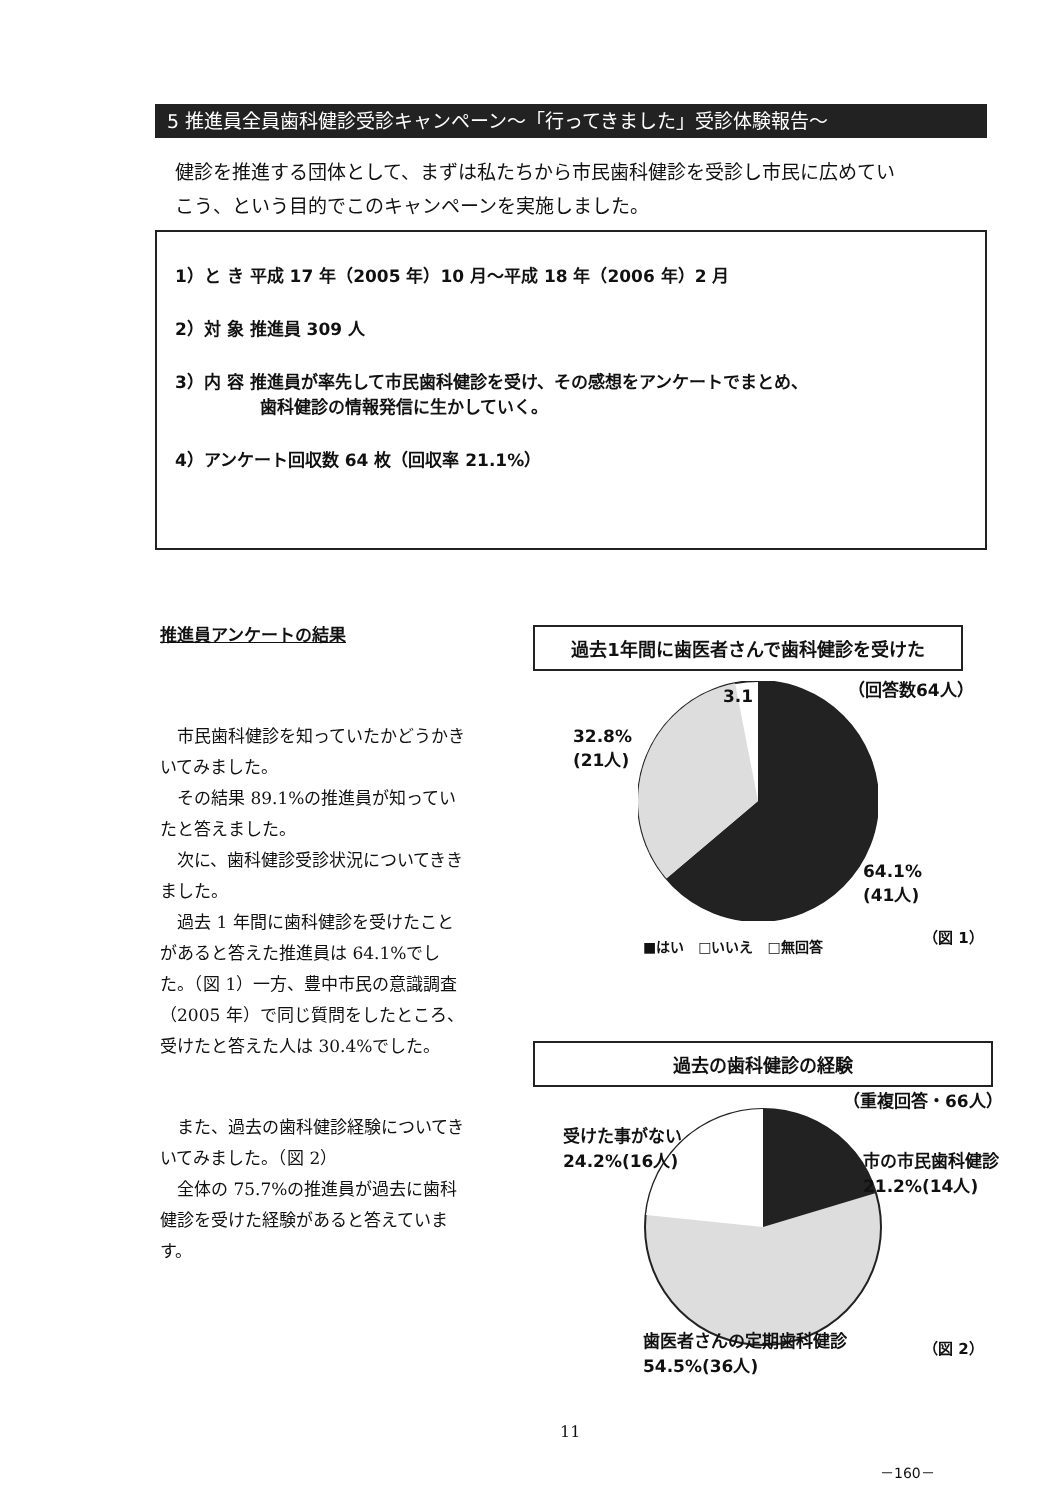5 推進員全員歯科健診受診キャンペーン～「行ってきました」受診体験報告～
健診を推進する団体として、まずは私たちから市民歯科健診を受診し市民に広めてい
こう、という目的でこのキャンペーンを実施しました。
1）と き 平成 17 年（2005 年）10 月～平成 18 年（2006 年）2 月
2）対 象 推進員 309 人
3）内 容 推進員が率先して市民歯科健診を受け、その感想をアンケートでまとめ、
　　　　　歯科健診の情報発信に生かしていく。
4）アンケート回収数 64 枚（回収率 21.1%）
推進員アンケートの結果
市民歯科健診を知っていたかどうかきいてみました。
その結果 89.1%の推進員が知っていたと答えました。
次に、歯科健診受診状況についてききました。
過去 1 年間に歯科健診を受けたことがあると答えた推進員は 64.1%でした。（図 1）一方、豊中市民の意識調査（2005 年）で同じ質問をしたところ、受けたと答えた人は 30.4%でした。
また、過去の歯科健診経験についてきいてみました。（図 2）
全体の 75.7%の推進員が過去に歯科健診を受けた経験があると答えています。
過去1年間に歯医者さんで歯科健診を受けた
（回答数64人） 3.1
32.8%
(21人)
64.1%
(41人)
■はい　□いいえ　□無回答
（図 1）
過去の歯科健診の経験
（重複回答・66人）
受けた事がない
24.2%(16人) 市の市民歯科健診
21.2%(14人)
歯医者さんの定期歯科健診
54.5%(36人)
（図 2）
11
－160－